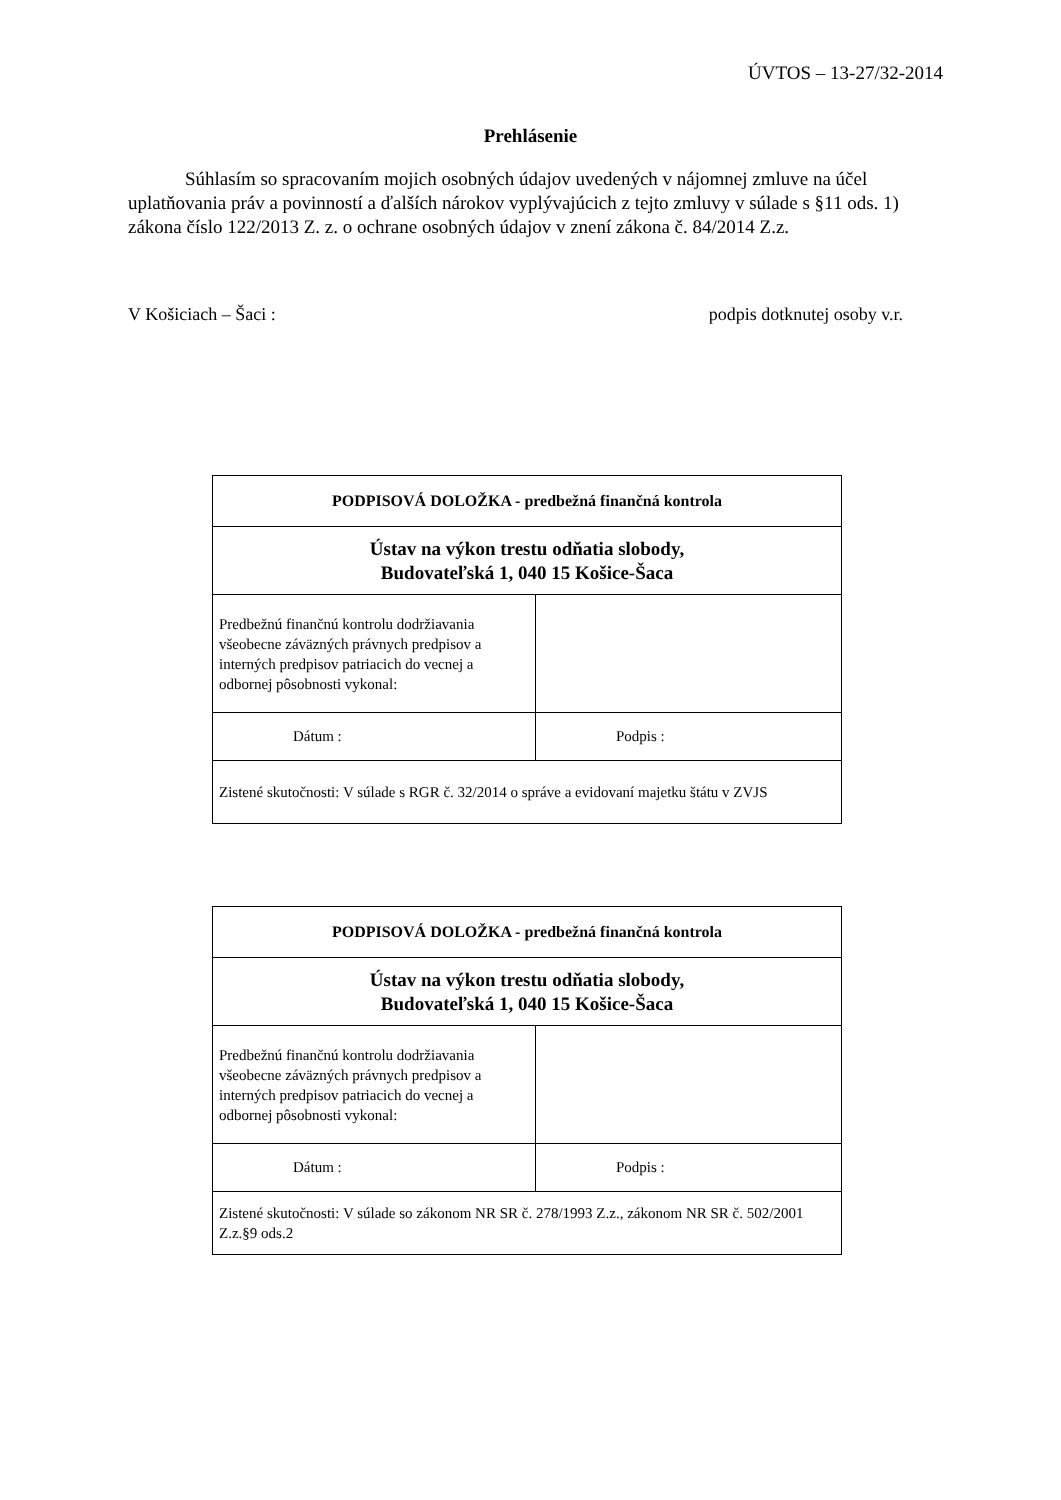ÚVTOS – 13-27/32-2014
Prehlásenie
Súhlasím so spracovaním mojich osobných údajov uvedených v nájomnej zmluve na účel uplatňovania práv a povinností a ďalších nárokov vyplývajúcich z tejto zmluvy v súlade s §11 ods. 1) zákona číslo 122/2013 Z. z. o ochrane osobných údajov v znení zákona č. 84/2014 Z.z.
V Košiciach – Šaci : podpis dotknutej osoby v.r.
| PODPISOVÁ DOLOŽKA - predbežná finančná kontrola | |
| Ústav na výkon trestu odňatia slobody, Budovateľská 1, 040 15 Košice-Šaca | |
| Predbežnú finančnú kontrolu dodržiavania všeobecne záväzných právnych predpisov a interných predpisov patriacich do vecnej a odbornej pôsobnosti vykonal: | |
| Dátum : | Podpis : |
| Zistené skutočnosti: V súlade s RGR č. 32/2014 o správe a evidovaní majetku štátu v ZVJS | |
| PODPISOVÁ DOLOŽKA - predbežná finančná kontrola | |
| Ústav na výkon trestu odňatia slobody, Budovateľská 1, 040 15 Košice-Šaca | |
| Predbežnú finančnú kontrolu dodržiavania všeobecne záväzných právnych predpisov a interných predpisov patriacich do vecnej a odbornej pôsobnosti vykonal: | |
| Dátum : | Podpis : |
| Zistené skutočnosti: V súlade so zákonom NR SR č. 278/1993 Z.z., zákonom NR SR č. 502/2001 Z.z.§9 ods.2 | |